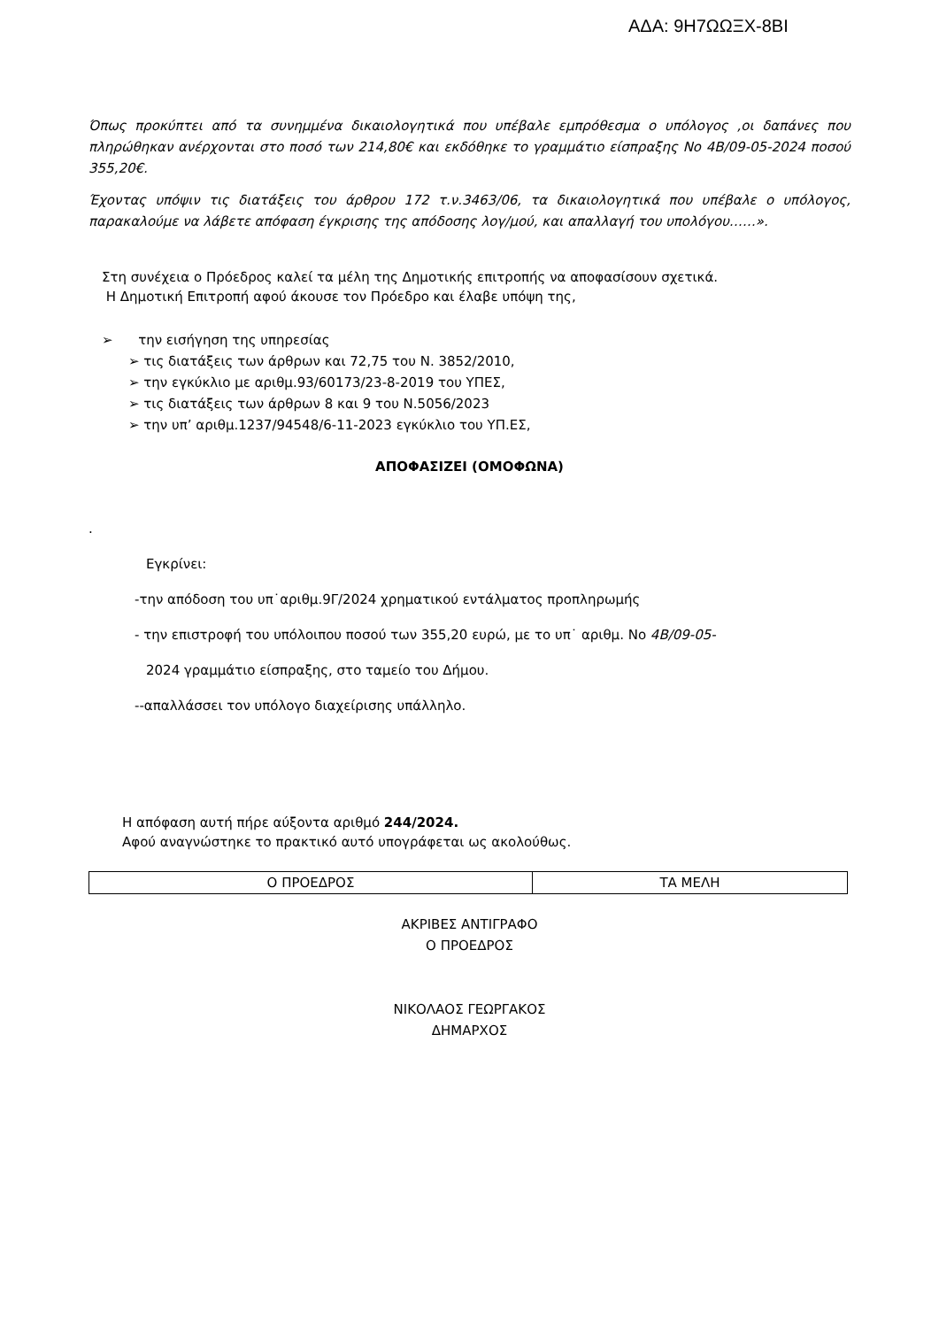ΑΔΑ: 9Η7ΩΩΞΧ-8ΒΙ
Όπως προκύπτει από τα συνημμένα δικαιολογητικά που υπέβαλε εμπρόθεσμα ο υπόλογος ,οι δαπάνες που πληρώθηκαν ανέρχονται στο ποσό των 214,80€ και εκδόθηκε το γραμμάτιο είσπραξης Νο 4Β/09-05-2024 ποσού 355,20€.
Έχοντας υπόψιν τις διατάξεις του άρθρου 172 τ.ν.3463/06, τα δικαιολογητικά που υπέβαλε ο υπόλογος, παρακαλούμε να λάβετε απόφαση έγκρισης της απόδοσης λογ/μού, και απαλλαγή του υπολόγου……».
Στη συνέχεια ο Πρόεδρος καλεί τα μέλη της Δημοτικής επιτροπής να αποφασίσουν σχετικά.
Η Δημοτική Επιτροπή αφού άκουσε τον Πρόεδρο και έλαβε υπόψη της,
➢ την εισήγηση της υπηρεσίας
➢ τις διατάξεις των άρθρων και 72,75 του Ν. 3852/2010,
➢ την εγκύκλιο με αριθμ.93/60173/23-8-2019 του ΥΠΕΣ,
➢ τις διατάξεις των άρθρων 8 και 9 του Ν.5056/2023
➢ την υπ’ αριθμ.1237/94548/6-11-2023 εγκύκλιο του ΥΠ.ΕΣ,
ΑΠΟΦΑΣΙΖΕΙ (ΟΜΟΦΩΝΑ)
.
Εγκρίνει:
-την απόδοση του υπ˙αριθμ.9Γ/2024 χρηματικού εντάλματος προπληρωμής
- την επιστροφή του υπόλοιπου ποσού των 355,20 ευρώ, με το υπ˙ αριθμ. Νο 4Β/09-05-
2024 γραμμάτιο είσπραξης, στο ταμείο του Δήμου.
--απαλλάσσει τον υπόλογο διαχείρισης υπάλληλο.
Η απόφαση αυτή πήρε αύξοντα αριθμό 244/2024.
Αφού αναγνώστηκε το πρακτικό αυτό υπογράφεται ως ακολούθως.
| Ο ΠΡΟΕΔΡΟΣ | ΤΑ ΜΕΛΗ |
ΑΚΡΙΒΕΣ ΑΝΤΙΓΡΑΦΟ
Ο ΠΡΟΕΔΡΟΣ
ΝΙΚΟΛΑΟΣ ΓΕΩΡΓΑΚΟΣ
ΔΗΜΑΡΧΟΣ